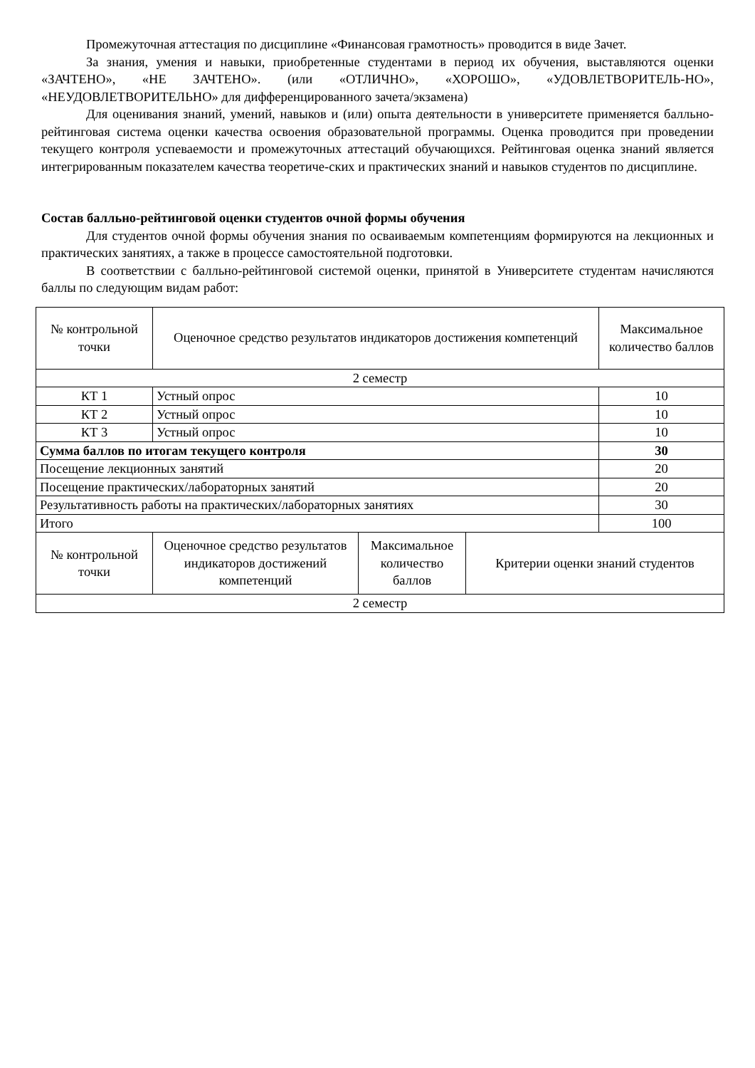Промежуточная аттестация по дисциплине «Финансовая грамотность» проводится в виде Зачет.
За знания, умения и навыки, приобретенные студентами в период их обучения, выставляются оценки «ЗАЧТЕНО», «НЕ ЗАЧТЕНО». (или «ОТЛИЧНО», «ХОРОШО», «УДОВЛЕТВОРИТЕЛЬ-НО», «НЕУДОВЛЕТВОРИТЕЛЬНО» для дифференцированного зачета/экзамена)
Для оценивания знаний, умений, навыков и (или) опыта деятельности в университете применяется балльно-рейтинговая система оценки качества освоения образовательной программы. Оценка проводится при проведении текущего контроля успеваемости и промежуточных аттестаций обучающихся. Рейтинговая оценка знаний является интегрированным показателем качества теоретиче-ских и практических знаний и навыков студентов по дисциплине.
Состав балльно-рейтинговой оценки студентов очной формы обучения
Для студентов очной формы обучения знания по осваиваемым компетенциям формируются на лекционных и практических занятиях, а также в процессе самостоятельной подготовки.
В соответствии с балльно-рейтинговой системой оценки, принятой в Университете студентам начисляются баллы по следующим видам работ:
| № контрольной точки | Оценочное средство результатов индикаторов достижения компетенций | | | Максимальное количество баллов |
| --- | --- | --- | --- | --- |
| 2 семестр | | | | |
| КТ 1 | Устный опрос | | | 10 |
| КТ 2 | Устный опрос | | | 10 |
| КТ 3 | Устный опрос | | | 10 |
| Сумма баллов по итогам текущего контроля | | | | 30 |
| Посещение лекционных занятий | | | | 20 |
| Посещение практических/лабораторных занятий | | | | 20 |
| Результативность работы на практических/лабораторных занятиях | | | | 30 |
| Итого | | | | 100 |
| № контрольной точки | Оценочное средство результатов индикаторов достижений компетенций | Максимальное количество баллов | Критерии оценки знаний студентов | |
| 2 семестр | | | | |